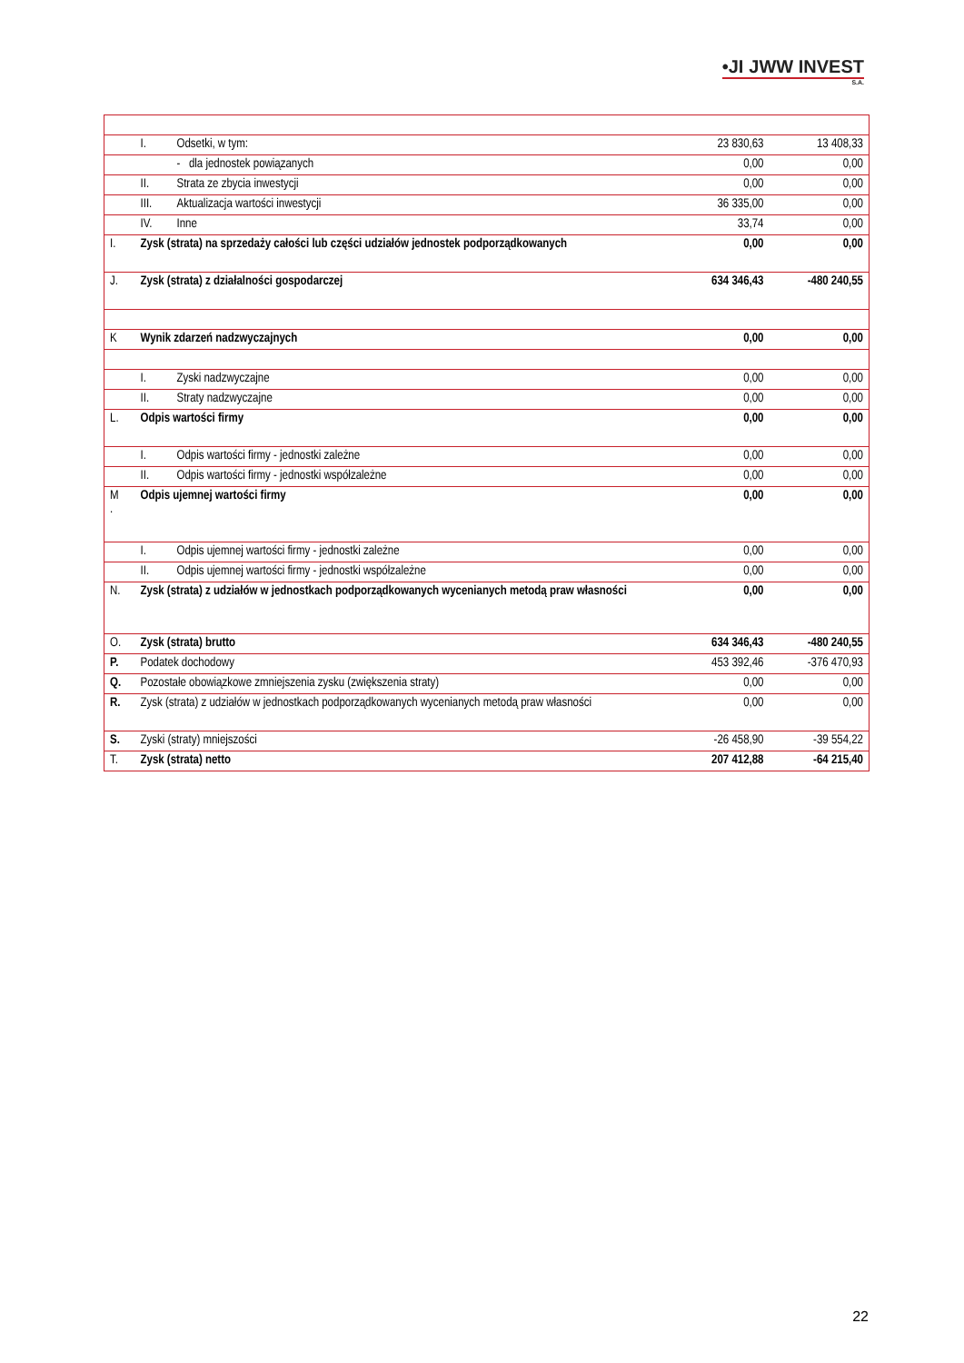•JI JWW INVEST
S.A.
| | I. | Odsetki, w tym: | 23 830,63 | 13 408,33 |
| | | - dla jednostek powiązanych | 0,00 | 0,00 |
| | II. | Strata ze zbycia inwestycji | 0,00 | 0,00 |
| | III. | Aktualizacja wartości inwestycji | 36 335,00 | 0,00 |
| | IV. | Inne | 33,74 | 0,00 |
| I. | Zysk (strata) na sprzedaży całości lub części udziałów jednostek podporządkowanych | | 0,00 | 0,00 |
| J. | Zysk (strata) z działalności gospodarczej | | 634 346,43 | -480 240,55 |
| K | Wynik zdarzeń nadzwyczajnych | | 0,00 | 0,00 |
| | I. | Zyski nadzwyczajne | 0,00 | 0,00 |
| | II. | Straty nadzwyczajne | 0,00 | 0,00 |
| L. | Odpis wartości firmy | | 0,00 | 0,00 |
| | I. | Odpis wartości firmy - jednostki zależne | 0,00 | 0,00 |
| | II. | Odpis wartości firmy - jednostki współzależne | 0,00 | 0,00 |
| M . | Odpis ujemnej wartości firmy | | 0,00 | 0,00 |
| | I. | Odpis ujemnej wartości firmy - jednostki zależne | 0,00 | 0,00 |
| | II. | Odpis ujemnej wartości firmy - jednostki współzależne | 0,00 | 0,00 |
| N. | Zysk (strata) z udziałów w jednostkach podporządkowanych wycenianych metodą praw własności | | 0,00 | 0,00 |
| O. | Zysk (strata) brutto | | 634 346,43 | -480 240,55 |
| P. | Podatek dochodowy | | 453 392,46 | -376 470,93 |
| Q. | Pozostałe obowiązkowe zmniejszenia zysku (zwiększenia straty) | | 0,00 | 0,00 |
| R. | Zysk (strata) z udziałów w jednostkach podporządkowanych wycenianych metodą praw własności | | 0,00 | 0,00 |
| S. | Zyski (straty) mniejszości | | -26 458,90 | -39 554,22 |
| T. | Zysk (strata) netto | | 207 412,88 | -64 215,40 |
22